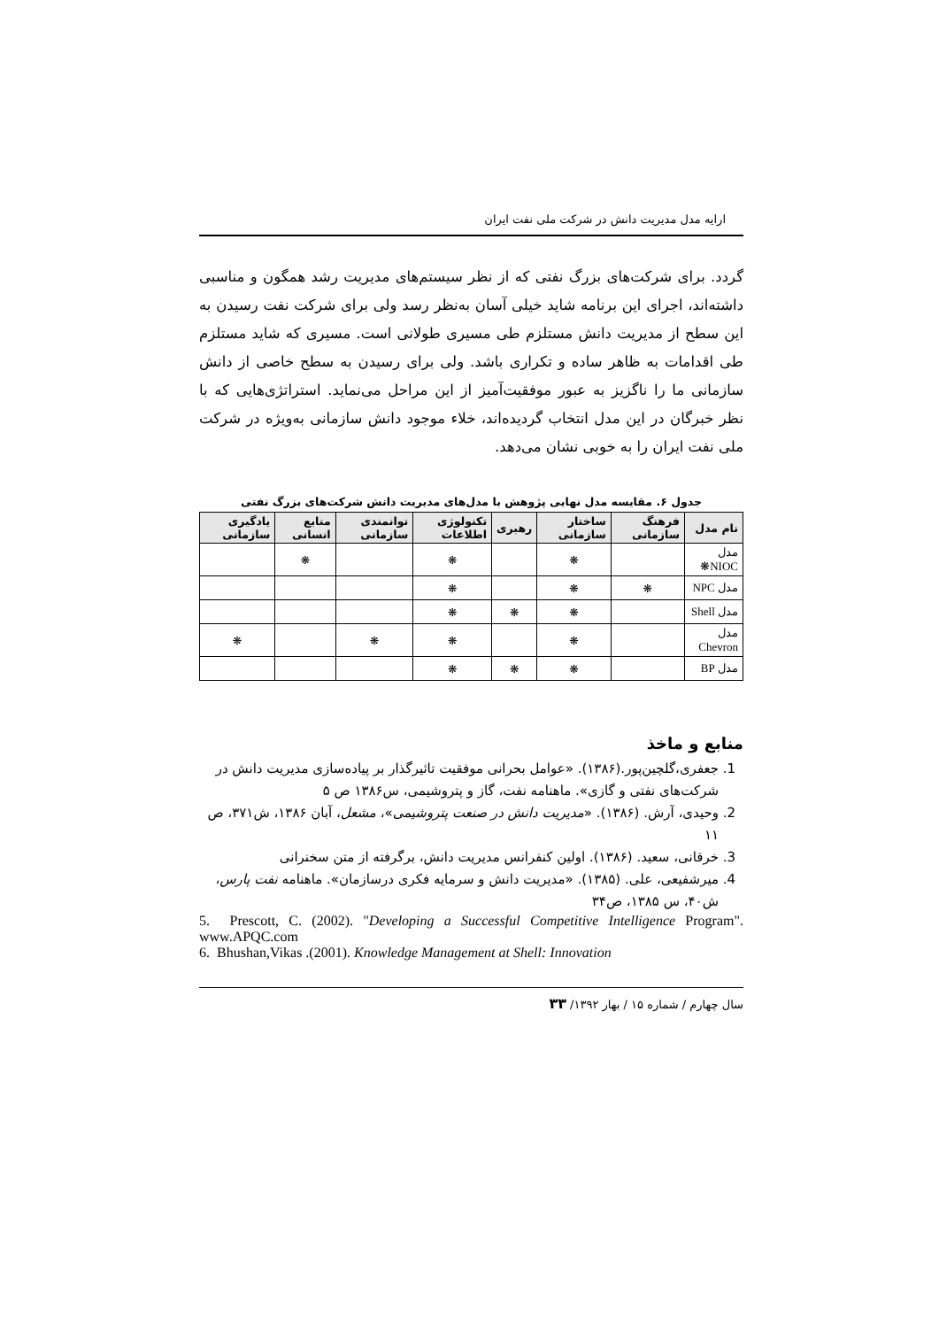ارایه مدل مدیریت دانش در شرکت ملی نفت ایران
گردد. برای شرکت‌های بزرگ نفتی که از نظر سیستم‌های مدیریت رشد همگون و مناسبی داشته‌اند، اجرای این برنامه شاید خیلی آسان به‌نظر رسد ولی برای شرکت نفت رسیدن به این سطح از مدیریت دانش مستلزم طی مسیری طولانی است. مسیری که شاید مستلزم طی اقدامات به ظاهر ساده و تکراری باشد. ولی برای رسیدن به سطح خاصی از دانش سازمانی ما را ناگزیز به عبور موفقیت‌آمیز از این مراحل می‌نماید. استراتژی‌هایی که با نظر خبرگان در این مدل انتخاب گردیده‌اند، خلاء موجود دانش سازمانی به‌ویژه در شرکت ملی نفت ایران را به خوبی نشان می‌دهد.
جدول ۶. مقایسه مدل نهایی پژوهش با مدل‌های مدیریت دانش شرکت‌های بزرگ نفتی
| نام مدل | فرهنگ سازمانی | ساختار سازمانی | رهبری | تکنولوژی اطلاعات | توانمندی سازمانی | منابع انسانی | یادگیری سازمانی |
| --- | --- | --- | --- | --- | --- | --- | --- |
| مدل NIOC❋ | | ❋ | | ❋ | | ❋ | |
| مدل NPC | ❋ | ❋ | | ❋ | | | |
| مدل Shell | | ❋ | ❋ | ❋ | | | |
| مدل Chevron | | ❋ | | ❋ | ❋ | | ❋ |
| مدل BP | | ❋ | ❋ | ❋ | | | |
منابع و ماخذ
1. جعفری،گلچین‌پور.(۱۳۸۶). «عوامل بحرانی موفقیت تاثیرگذار بر پیاده‌سازی مدیریت دانش در شرکت‌های نفتی و گازی». ماهنامه نفت، گاز و پتروشیمی، س۱۳۸۶ ص ۵
2. وحیدی، آرش. (۱۳۸۶). «مدیریت دانش در صنعت پتروشیمی»، مشعل، آبان ۱۳۸۶، ش۳۷۱، ص ۱۱
3. خرقانی، سعید. (۱۳۸۶). اولین کنفرانس مدیریت دانش، برگرفته از متن سخنرانی
4. میرشفیعی، علی. (۱۳۸۵). «مدیریت دانش و سرمایه فکری درسازمان». ماهنامه نفت پارس، ش۴۰، س ۱۳۸۵، ص۳۴
5. Prescott, C. (2002). "Developing a Successful Competitive Intelligence Program". www.APQC.com
6. Bhushan,Vikas .(2001). Knowledge Management at Shell: Innovation
سال چهارم / شماره ۱۵ / بهار ۱۳۹۲/ ۳۳